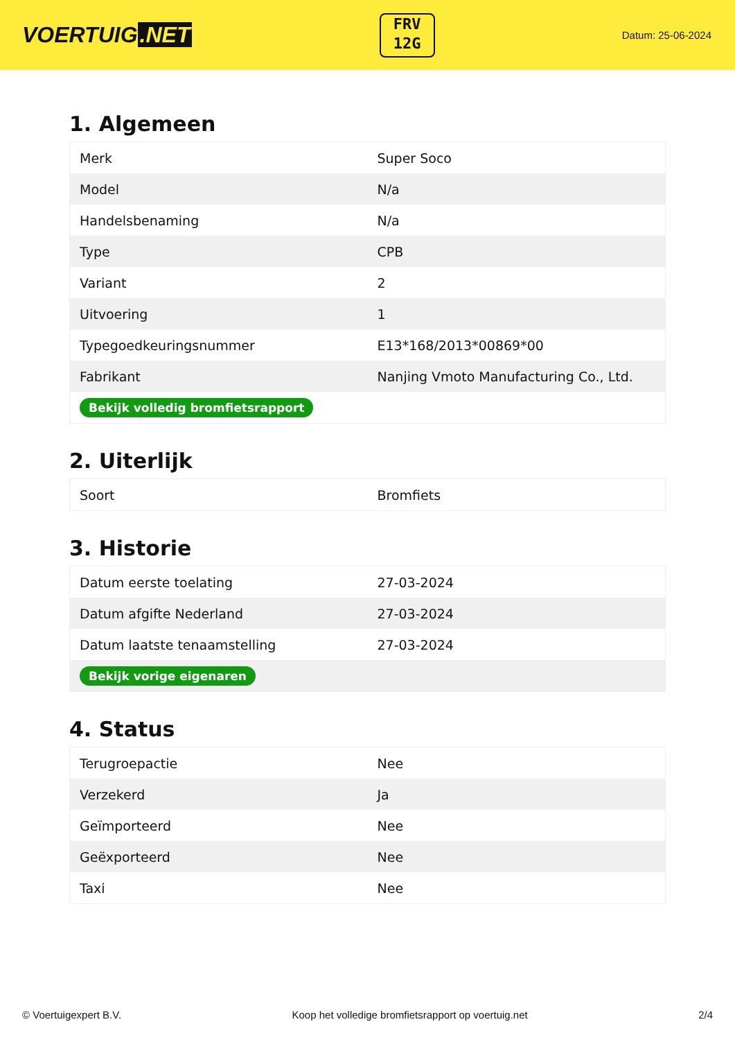VOERTUIG.NET
FRV
12G
Datum: 25-06-2024
1. Algemeen
| Merk | Super Soco |
| Model | N/a |
| Handelsbenaming | N/a |
| Type | CPB |
| Variant | 2 |
| Uitvoering | 1 |
| Typegoedkeuringsnummer | E13*168/2013*00869*00 |
| Fabrikant | Nanjing Vmoto Manufacturing Co., Ltd. |
| Bekijk volledig bromfietsrapport | |
2. Uiterlijk
| Soort | Bromfiets |
3. Historie
| Datum eerste toelating | 27-03-2024 |
| Datum afgifte Nederland | 27-03-2024 |
| Datum laatste tenaamstelling | 27-03-2024 |
| Bekijk vorige eigenaren | |
4. Status
| Terugroepactie | Nee |
| Verzekerd | Ja |
| Geïmporteerd | Nee |
| Geëxporteerd | Nee |
| Taxi | Nee |
© Voertuigexpert B.V. Koop het volledige bromfietsrapport op voertuig.net 2/4